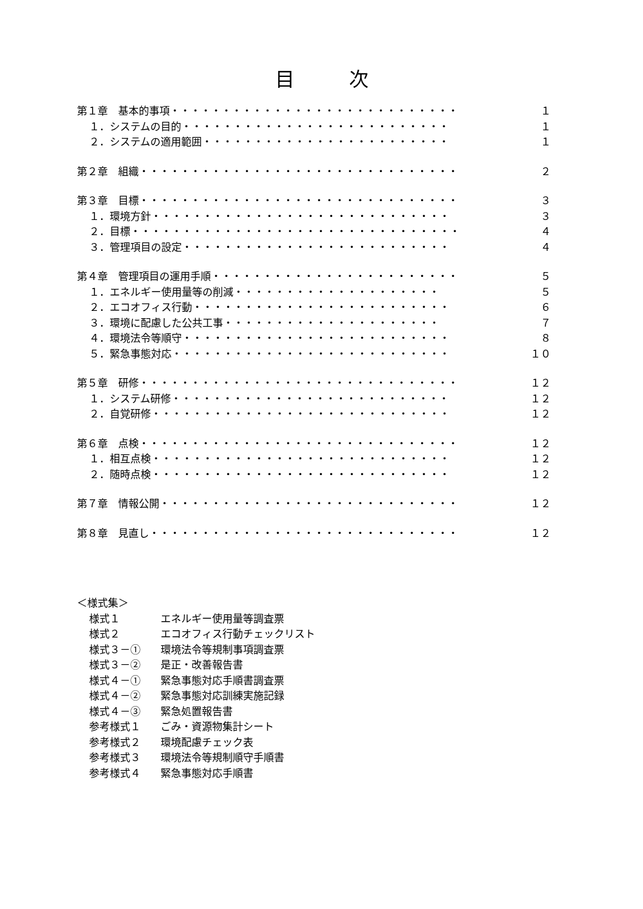目次
第１章　基本的事項・・・・・・・・・・・・・・・・・・・・・・・・・・・・ １
１．システムの目的・・・・・・・・・・・・・・・・・・・・・・・・・・ １
２．システムの適用範囲・・・・・・・・・・・・・・・・・・・・・・・・ １
第２章　組織・・・・・・・・・・・・・・・・・・・・・・・・・・・・・・・ ２
第３章　目標・・・・・・・・・・・・・・・・・・・・・・・・・・・・・・・ ３
１．環境方針・・・・・・・・・・・・・・・・・・・・・・・・・・・・・ ３
２．目標・・・・・・・・・・・・・・・・・・・・・・・・・・・・・・・・ ４
３．管理項目の設定・・・・・・・・・・・・・・・・・・・・・・・・・・ ４
第４章　管理項目の運用手順・・・・・・・・・・・・・・・・・・・・・・・・ ５
１．エネルギー使用量等の削減・・・・・・・・・・・・・・・・・・・・ ５
２．エコオフィス行動・・・・・・・・・・・・・・・・・・・・・・・・・ ６
３．環境に配慮した公共工事・・・・・・・・・・・・・・・・・・・・・ ７
４．環境法令等順守・・・・・・・・・・・・・・・・・・・・・・・・・・ ８
５．緊急事態対応・・・・・・・・・・・・・・・・・・・・・・・・・・・ １０
第５章　研修・・・・・・・・・・・・・・・・・・・・・・・・・・・・・・・ １２
１．システム研修・・・・・・・・・・・・・・・・・・・・・・・・・・・ １２
２．自覚研修・・・・・・・・・・・・・・・・・・・・・・・・・・・・・ １２
第６章　点検・・・・・・・・・・・・・・・・・・・・・・・・・・・・・・・ １２
１．相互点検・・・・・・・・・・・・・・・・・・・・・・・・・・・・・ １２
２．随時点検・・・・・・・・・・・・・・・・・・・・・・・・・・・・・ １２
第７章　情報公開・・・・・・・・・・・・・・・・・・・・・・・・・・・・・ １２
第８章　見直し・・・・・・・・・・・・・・・・・・・・・・・・・・・・・・ １２
＜様式集＞
様式１ エネルギー使用量等調査票
様式２ エコオフィス行動チェックリスト
様式３－① 環境法令等規制事項調査票
様式３－② 是正・改善報告書
様式４－① 緊急事態対応手順書調査票
様式４－② 緊急事態対応訓練実施記録
様式４－③ 緊急処置報告書
参考様式１ ごみ・資源物集計シート
参考様式２ 環境配慮チェック表
参考様式３ 環境法令等規制順守手順書
参考様式４ 緊急事態対応手順書